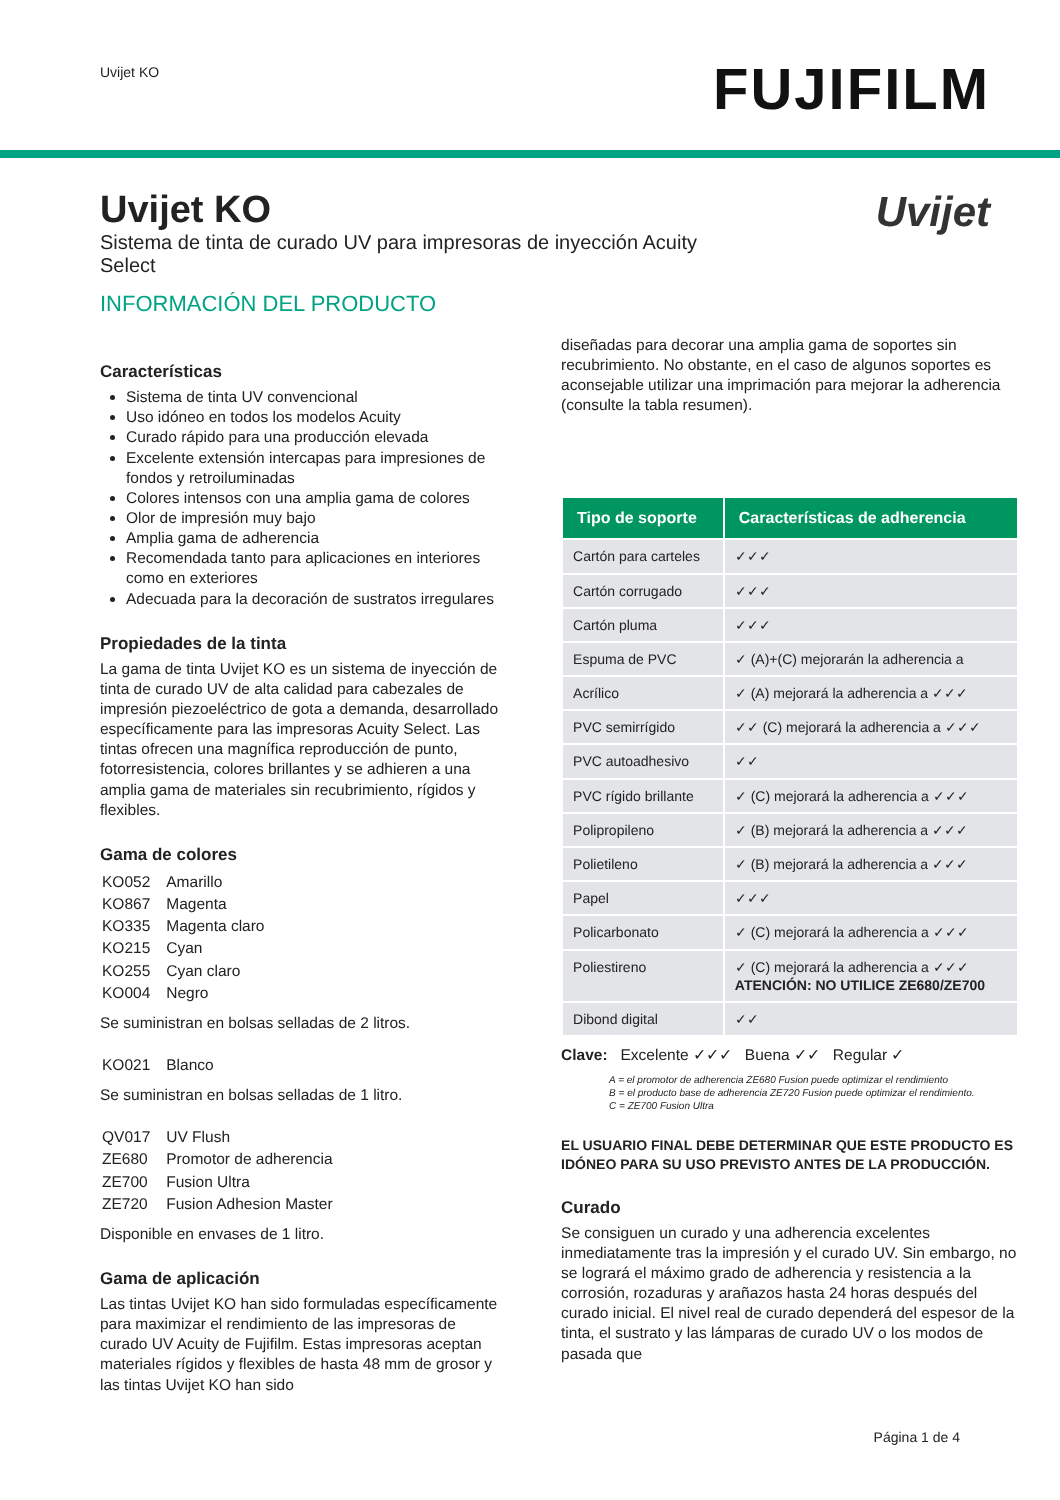Uvijet KO
FUJIFILM
Uvijet KO
Sistema de tinta de curado UV para impresoras de inyección Acuity Select
Uvijet
INFORMACIÓN DEL PRODUCTO
Características
Sistema de tinta UV convencional
Uso idóneo en todos los modelos Acuity
Curado rápido para una producción elevada
Excelente extensión intercapas para impresiones de fondos y retroiluminadas
Colores intensos con una amplia gama de colores
Olor de impresión muy bajo
Amplia gama de adherencia
Recomendada tanto para aplicaciones en interiores como en exteriores
Adecuada para la decoración de sustratos irregulares
Propiedades de la tinta
La gama de tinta Uvijet KO es un sistema de inyección de tinta de curado UV de alta calidad para cabezales de impresión piezoeléctrico de gota a demanda, desarrollado específicamente para las impresoras Acuity Select. Las tintas ofrecen una magnífica reproducción de punto, fotorresistencia, colores brillantes y se adhieren a una amplia gama de materiales sin recubrimiento, rígidos y flexibles.
Gama de colores
| KO052 | Amarillo |
| KO867 | Magenta |
| KO335 | Magenta claro |
| KO215 | Cyan |
| KO255 | Cyan claro |
| KO004 | Negro |
Se suministran en bolsas selladas de 2 litros.
| KO021 | Blanco |
Se suministran en bolsas selladas de 1 litro.
| QV017 | UV Flush |
| ZE680 | Promotor de adherencia |
| ZE700 | Fusion Ultra |
| ZE720 | Fusion Adhesion Master |
Disponible en envases de 1 litro.
Gama de aplicación
Las tintas Uvijet KO han sido formuladas específicamente para maximizar el rendimiento de las impresoras de curado UV Acuity de Fujifilm. Estas impresoras aceptan materiales rígidos y flexibles de hasta 48 mm de grosor y las tintas Uvijet KO han sido
diseñadas para decorar una amplia gama de soportes sin recubrimiento. No obstante, en el caso de algunos soportes es aconsejable utilizar una imprimación para mejorar la adherencia (consulte la tabla resumen).
| Tipo de soporte | Características de adherencia |
| --- | --- |
| Cartón para carteles | ✓✓✓ |
| Cartón corrugado | ✓✓✓ |
| Cartón pluma | ✓✓✓ |
| Espuma de PVC | ✓ (A)+(C) mejorarán la adherencia a |
| Acrílico | ✓ (A) mejorará la adherencia a ✓✓✓ |
| PVC semirrígido | ✓✓ (C) mejorará la adherencia a ✓✓✓ |
| PVC autoadhesivo | ✓✓ |
| PVC rígido brillante | ✓ (C) mejorará la adherencia a ✓✓✓ |
| Polipropileno | ✓ (B) mejorará la adherencia a ✓✓✓ |
| Polietileno | ✓ (B) mejorará la adherencia a ✓✓✓ |
| Papel | ✓✓✓ |
| Policarbonato | ✓ (C) mejorará la adherencia a ✓✓✓ |
| Poliestireno | ✓ (C) mejorará la adherencia a ✓✓✓ ATENCIÓN: NO UTILICE ZE680/ZE700 |
| Dibond digital | ✓✓ |
Clave: Excelente ✓✓✓ Buena ✓✓ Regular ✓
A = el promotor de adherencia ZE680 Fusion puede optimizar el rendimiento
B = el producto base de adherencia ZE720 Fusion puede optimizar el rendimiento.
C = ZE700 Fusion Ultra
EL USUARIO FINAL DEBE DETERMINAR QUE ESTE PRODUCTO ES IDÓNEO PARA SU USO PREVISTO ANTES DE LA PRODUCCIÓN.
Curado
Se consiguen un curado y una adherencia excelentes inmediatamente tras la impresión y el curado UV. Sin embargo, no se logrará el máximo grado de adherencia y resistencia a la corrosión, rozaduras y arañazos hasta 24 horas después del curado inicial. El nivel real de curado dependerá del espesor de la tinta, el sustrato y las lámparas de curado UV o los modos de pasada que
Página 1 de 4